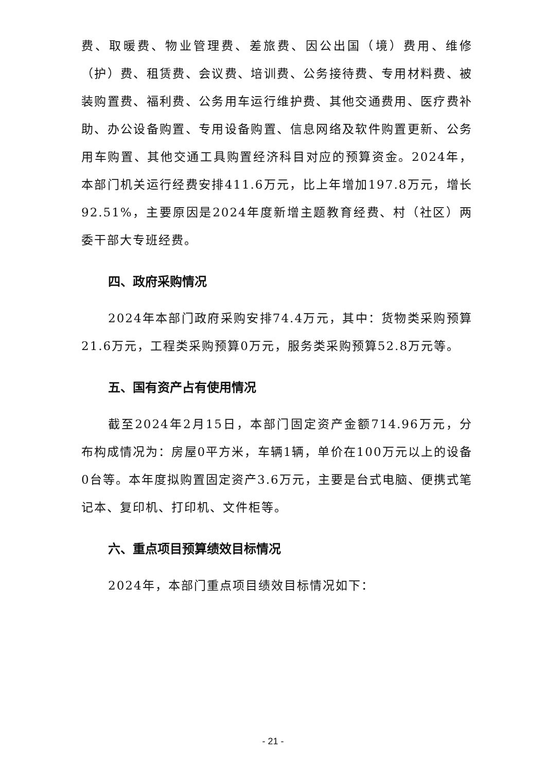费、取暖费、物业管理费、差旅费、因公出国（境）费用、维修（护）费、租赁费、会议费、培训费、公务接待费、专用材料费、被装购置费、福利费、公务用车运行维护费、其他交通费用、医疗费补助、办公设备购置、专用设备购置、信息网络及软件购置更新、公务用车购置、其他交通工具购置经济科目对应的预算资金。2024年，本部门机关运行经费安排411.6万元，比上年增加197.8万元，增长92.51%，主要原因是2024年度新增主题教育经费、村（社区）两委干部大专班经费。
四、政府采购情况
2024年本部门政府采购安排74.4万元，其中：货物类采购预算21.6万元，工程类采购预算0万元，服务类采购预算52.8万元等。
五、国有资产占有使用情况
截至2024年2月15日，本部门固定资产金额714.96万元，分布构成情况为：房屋0平方米，车辆1辆，单价在100万元以上的设备0台等。本年度拟购置固定资产3.6万元，主要是台式电脑、便携式笔记本、复印机、打印机、文件柜等。
六、重点项目预算绩效目标情况
2024年，本部门重点项目绩效目标情况如下：
- 21 -